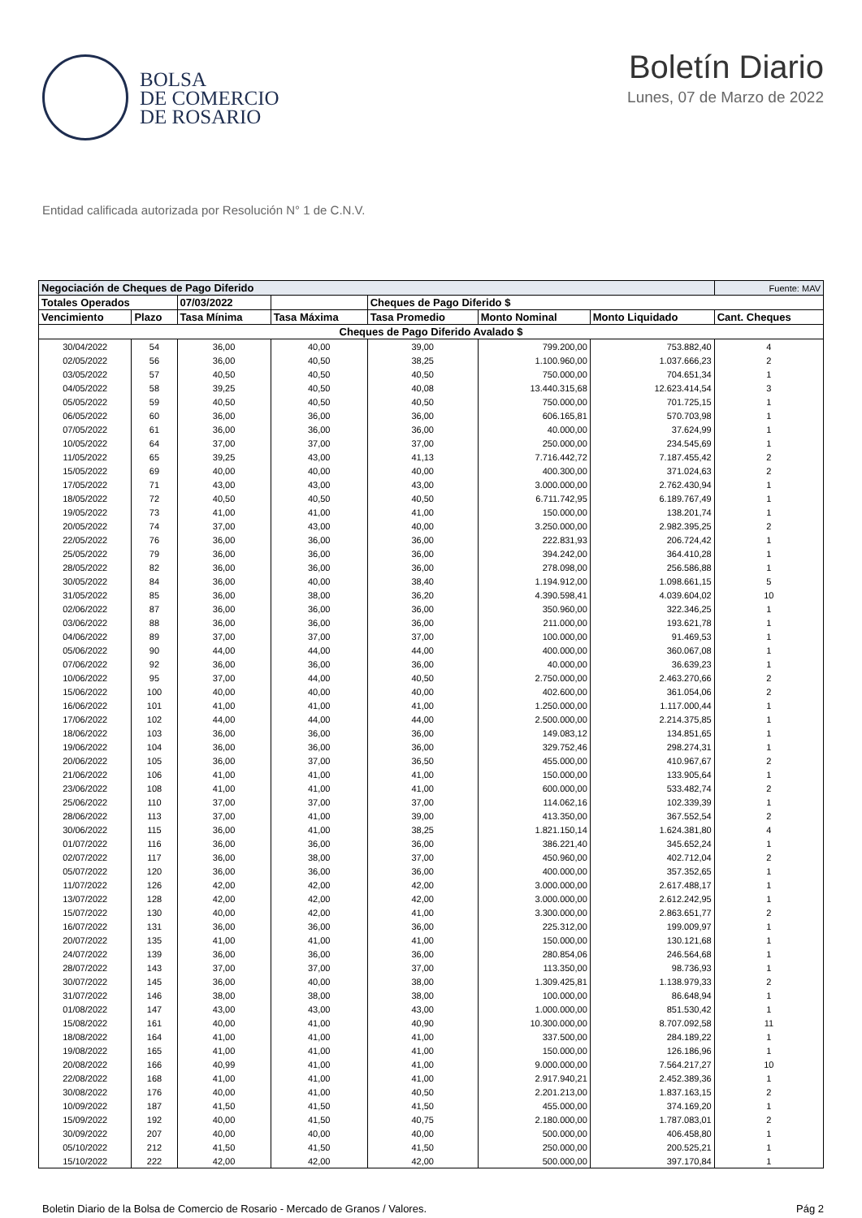BOLSA
DE COMERCIO
DE ROSARIO
Boletín Diario
Lunes, 07 de Marzo de 2022
Entidad calificada autorizada por Resolución N° 1 de C.N.V.
| Negociación de Cheques de Pago Diferido | | | | | | | Fuente: MAV |
| --- | --- | --- | --- | --- | --- | --- | --- |
| Totales Operados | | 07/03/2022 | | Cheques de Pago Diferido $ | | | |
| Vencimiento | Plazo | Tasa Mínima | Tasa Máxima | Tasa Promedio | Monto Nominal | Monto Liquidado | Cant. Cheques |
| Cheques de Pago Diferido Avalado $ | | | | | | | |
| 30/04/2022 | 54 | 36,00 | 40,00 | 39,00 | 799.200,00 | 753.882,40 | 4 |
| 02/05/2022 | 56 | 36,00 | 40,50 | 38,25 | 1.100.960,00 | 1.037.666,23 | 2 |
| 03/05/2022 | 57 | 40,50 | 40,50 | 40,50 | 750.000,00 | 704.651,34 | 1 |
| 04/05/2022 | 58 | 39,25 | 40,50 | 40,08 | 13.440.315,68 | 12.623.414,54 | 3 |
| 05/05/2022 | 59 | 40,50 | 40,50 | 40,50 | 750.000,00 | 701.725,15 | 1 |
| 06/05/2022 | 60 | 36,00 | 36,00 | 36,00 | 606.165,81 | 570.703,98 | 1 |
| 07/05/2022 | 61 | 36,00 | 36,00 | 36,00 | 40.000,00 | 37.624,99 | 1 |
| 10/05/2022 | 64 | 37,00 | 37,00 | 37,00 | 250.000,00 | 234.545,69 | 1 |
| 11/05/2022 | 65 | 39,25 | 43,00 | 41,13 | 7.716.442,72 | 7.187.455,42 | 2 |
| 15/05/2022 | 69 | 40,00 | 40,00 | 40,00 | 400.300,00 | 371.024,63 | 2 |
| 17/05/2022 | 71 | 43,00 | 43,00 | 43,00 | 3.000.000,00 | 2.762.430,94 | 1 |
| 18/05/2022 | 72 | 40,50 | 40,50 | 40,50 | 6.711.742,95 | 6.189.767,49 | 1 |
| 19/05/2022 | 73 | 41,00 | 41,00 | 41,00 | 150.000,00 | 138.201,74 | 1 |
| 20/05/2022 | 74 | 37,00 | 43,00 | 40,00 | 3.250.000,00 | 2.982.395,25 | 2 |
| 22/05/2022 | 76 | 36,00 | 36,00 | 36,00 | 222.831,93 | 206.724,42 | 1 |
| 25/05/2022 | 79 | 36,00 | 36,00 | 36,00 | 394.242,00 | 364.410,28 | 1 |
| 28/05/2022 | 82 | 36,00 | 36,00 | 36,00 | 278.098,00 | 256.586,88 | 1 |
| 30/05/2022 | 84 | 36,00 | 40,00 | 38,40 | 1.194.912,00 | 1.098.661,15 | 5 |
| 31/05/2022 | 85 | 36,00 | 38,00 | 36,20 | 4.390.598,41 | 4.039.604,02 | 10 |
| 02/06/2022 | 87 | 36,00 | 36,00 | 36,00 | 350.960,00 | 322.346,25 | 1 |
| 03/06/2022 | 88 | 36,00 | 36,00 | 36,00 | 211.000,00 | 193.621,78 | 1 |
| 04/06/2022 | 89 | 37,00 | 37,00 | 37,00 | 100.000,00 | 91.469,53 | 1 |
| 05/06/2022 | 90 | 44,00 | 44,00 | 44,00 | 400.000,00 | 360.067,08 | 1 |
| 07/06/2022 | 92 | 36,00 | 36,00 | 36,00 | 40.000,00 | 36.639,23 | 1 |
| 10/06/2022 | 95 | 37,00 | 44,00 | 40,50 | 2.750.000,00 | 2.463.270,66 | 2 |
| 15/06/2022 | 100 | 40,00 | 40,00 | 40,00 | 402.600,00 | 361.054,06 | 2 |
| 16/06/2022 | 101 | 41,00 | 41,00 | 41,00 | 1.250.000,00 | 1.117.000,44 | 1 |
| 17/06/2022 | 102 | 44,00 | 44,00 | 44,00 | 2.500.000,00 | 2.214.375,85 | 1 |
| 18/06/2022 | 103 | 36,00 | 36,00 | 36,00 | 149.083,12 | 134.851,65 | 1 |
| 19/06/2022 | 104 | 36,00 | 36,00 | 36,00 | 329.752,46 | 298.274,31 | 1 |
| 20/06/2022 | 105 | 36,00 | 37,00 | 36,50 | 455.000,00 | 410.967,67 | 2 |
| 21/06/2022 | 106 | 41,00 | 41,00 | 41,00 | 150.000,00 | 133.905,64 | 1 |
| 23/06/2022 | 108 | 41,00 | 41,00 | 41,00 | 600.000,00 | 533.482,74 | 2 |
| 25/06/2022 | 110 | 37,00 | 37,00 | 37,00 | 114.062,16 | 102.339,39 | 1 |
| 28/06/2022 | 113 | 37,00 | 41,00 | 39,00 | 413.350,00 | 367.552,54 | 2 |
| 30/06/2022 | 115 | 36,00 | 41,00 | 38,25 | 1.821.150,14 | 1.624.381,80 | 4 |
| 01/07/2022 | 116 | 36,00 | 36,00 | 36,00 | 386.221,40 | 345.652,24 | 1 |
| 02/07/2022 | 117 | 36,00 | 38,00 | 37,00 | 450.960,00 | 402.712,04 | 2 |
| 05/07/2022 | 120 | 36,00 | 36,00 | 36,00 | 400.000,00 | 357.352,65 | 1 |
| 11/07/2022 | 126 | 42,00 | 42,00 | 42,00 | 3.000.000,00 | 2.617.488,17 | 1 |
| 13/07/2022 | 128 | 42,00 | 42,00 | 42,00 | 3.000.000,00 | 2.612.242,95 | 1 |
| 15/07/2022 | 130 | 40,00 | 42,00 | 41,00 | 3.300.000,00 | 2.863.651,77 | 2 |
| 16/07/2022 | 131 | 36,00 | 36,00 | 36,00 | 225.312,00 | 199.009,97 | 1 |
| 20/07/2022 | 135 | 41,00 | 41,00 | 41,00 | 150.000,00 | 130.121,68 | 1 |
| 24/07/2022 | 139 | 36,00 | 36,00 | 36,00 | 280.854,06 | 246.564,68 | 1 |
| 28/07/2022 | 143 | 37,00 | 37,00 | 37,00 | 113.350,00 | 98.736,93 | 1 |
| 30/07/2022 | 145 | 36,00 | 40,00 | 38,00 | 1.309.425,81 | 1.138.979,33 | 2 |
| 31/07/2022 | 146 | 38,00 | 38,00 | 38,00 | 100.000,00 | 86.648,94 | 1 |
| 01/08/2022 | 147 | 43,00 | 43,00 | 43,00 | 1.000.000,00 | 851.530,42 | 1 |
| 15/08/2022 | 161 | 40,00 | 41,00 | 40,90 | 10.300.000,00 | 8.707.092,58 | 11 |
| 18/08/2022 | 164 | 41,00 | 41,00 | 41,00 | 337.500,00 | 284.189,22 | 1 |
| 19/08/2022 | 165 | 41,00 | 41,00 | 41,00 | 150.000,00 | 126.186,96 | 1 |
| 20/08/2022 | 166 | 40,99 | 41,00 | 41,00 | 9.000.000,00 | 7.564.217,27 | 10 |
| 22/08/2022 | 168 | 41,00 | 41,00 | 41,00 | 2.917.940,21 | 2.452.389,36 | 1 |
| 30/08/2022 | 176 | 40,00 | 41,00 | 40,50 | 2.201.213,00 | 1.837.163,15 | 2 |
| 10/09/2022 | 187 | 41,50 | 41,50 | 41,50 | 455.000,00 | 374.169,20 | 1 |
| 15/09/2022 | 192 | 40,00 | 41,50 | 40,75 | 2.180.000,00 | 1.787.083,01 | 2 |
| 30/09/2022 | 207 | 40,00 | 40,00 | 40,00 | 500.000,00 | 406.458,80 | 1 |
| 05/10/2022 | 212 | 41,50 | 41,50 | 41,50 | 250.000,00 | 200.525,21 | 1 |
| 15/10/2022 | 222 | 42,00 | 42,00 | 42,00 | 500.000,00 | 397.170,84 | 1 |
Boletin Diario de la Bolsa de Comercio de Rosario - Mercado de Granos / Valores. Pág 2